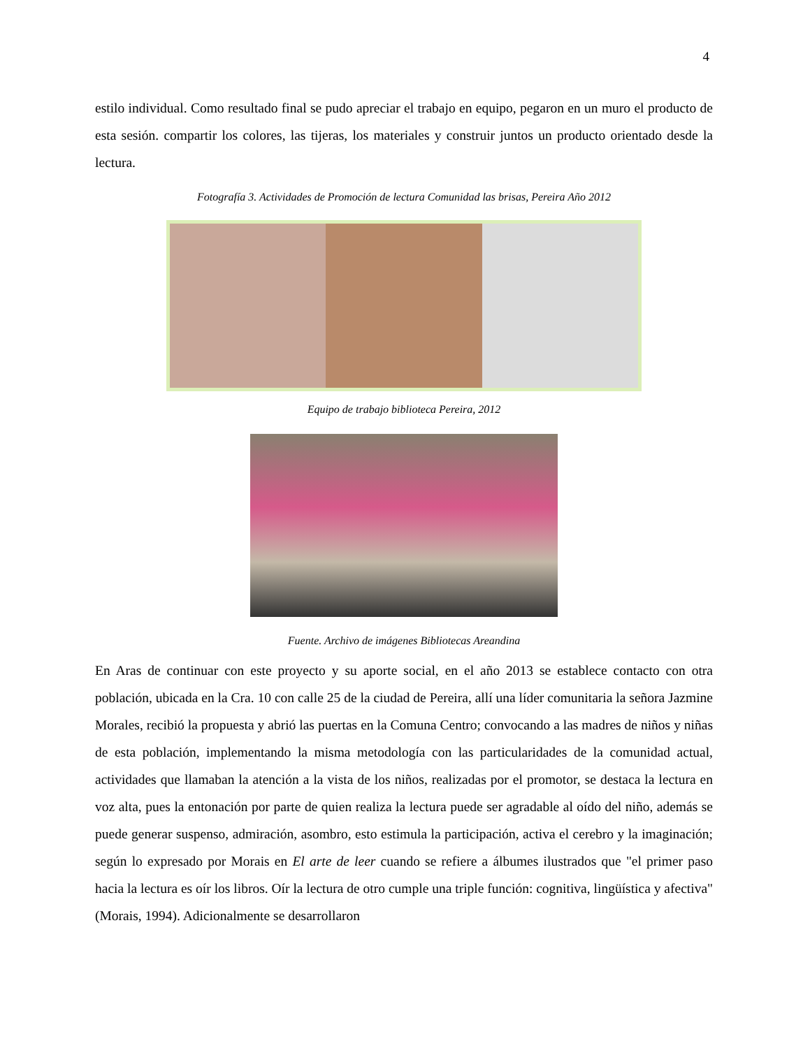4
estilo individual. Como resultado final se pudo apreciar el trabajo en equipo, pegaron en un muro el producto de esta sesión. compartir los colores, las tijeras, los materiales y construir juntos un producto orientado desde la lectura.
Fotografía 3. Actividades de Promoción de lectura Comunidad las brisas, Pereira Año 2012
Equipo de trabajo biblioteca Pereira, 2012
Fuente. Archivo de imágenes Bibliotecas Areandina
En Aras de continuar con este proyecto y su aporte social, en el año 2013 se establece contacto con otra población, ubicada en la Cra. 10 con calle 25 de la ciudad de Pereira, allí una líder comunitaria la señora Jazmine Morales, recibió la propuesta y abrió las puertas en la Comuna Centro; convocando a las madres de niños y niñas de esta población, implementando la misma metodología con las particularidades de la comunidad actual, actividades que llamaban la atención a la vista de los niños, realizadas por el promotor, se destaca la lectura en voz alta, pues la entonación por parte de quien realiza la lectura puede ser agradable al oído del niño, además se puede generar suspenso, admiración, asombro, esto estimula la participación, activa el cerebro y la imaginación; según lo expresado por Morais en El arte de leer cuando se refiere a álbumes ilustrados que "el primer paso hacia la lectura es oír los libros. Oír la lectura de otro cumple una triple función: cognitiva, lingüística y afectiva" (Morais, 1994). Adicionalmente se desarrollaron